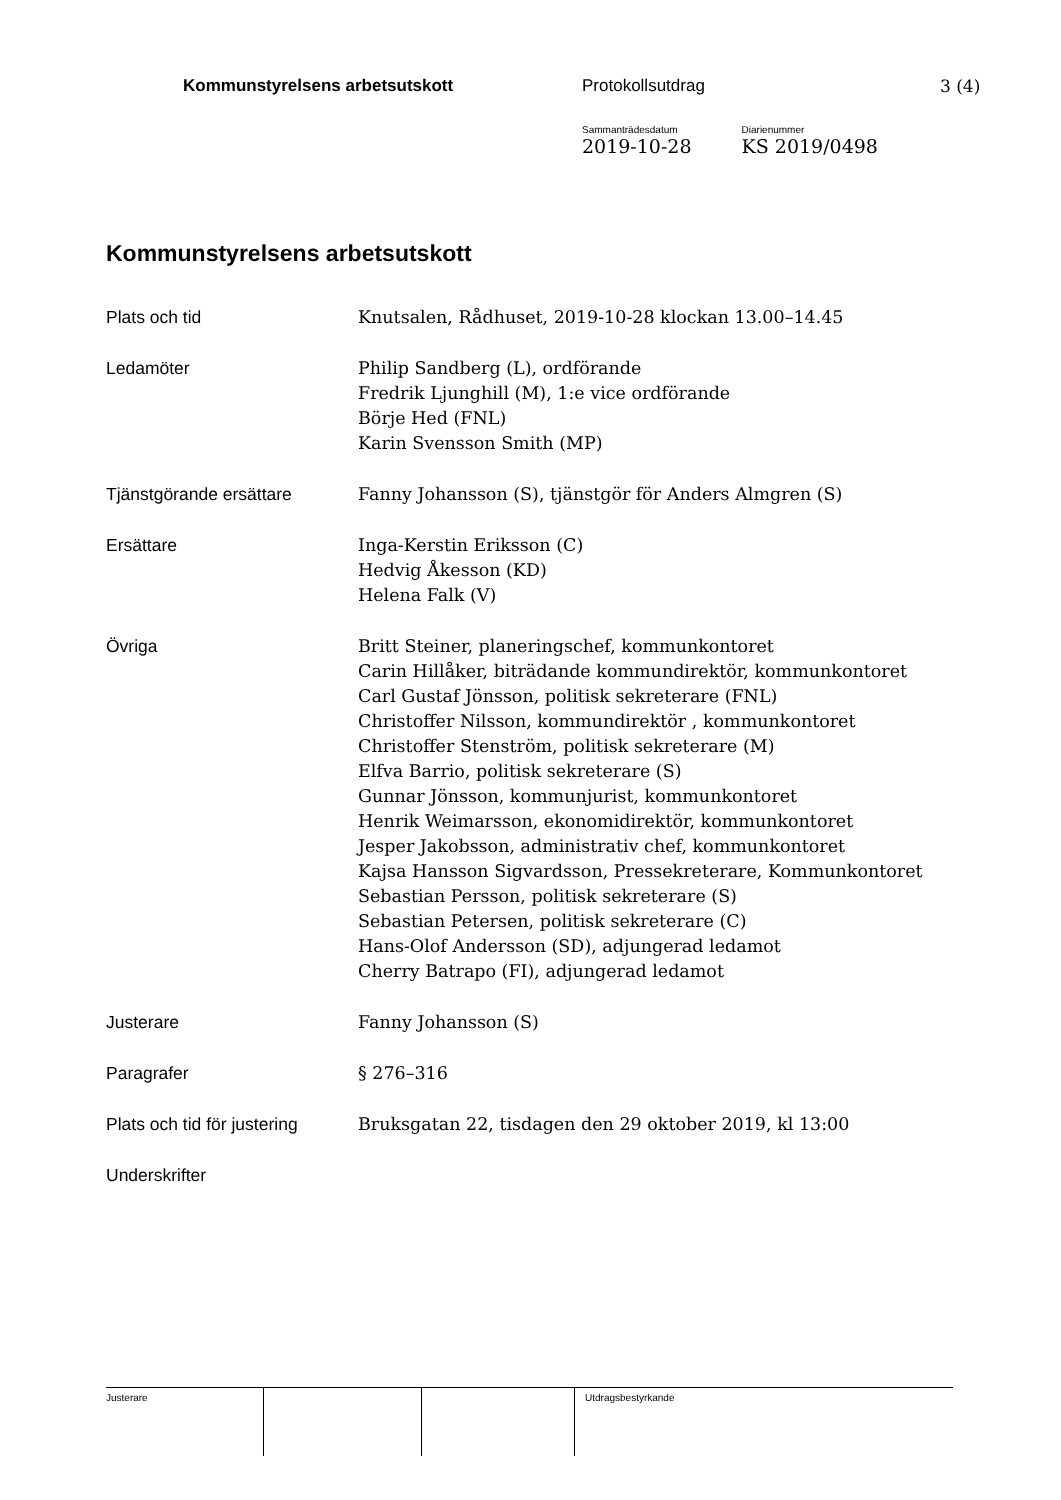Kommunstyrelsens arbetsutskott Protokollsutdrag 3 (4)
Sammanträdesdatum
2019-10-28
Diarienummer
KS 2019/0498
Kommunstyrelsens arbetsutskott
Plats och tid Knutsalen, Rådhuset, 2019-10-28 klockan 13.00–14.45
Ledamöter Philip Sandberg (L), ordförande
Fredrik Ljunghill (M), 1:e vice ordförande
Börje Hed (FNL)
Karin Svensson Smith (MP)
Tjänstgörande ersättare Fanny Johansson (S), tjänstgör för Anders Almgren (S)
Ersättare Inga-Kerstin Eriksson (C)
Hedvig Åkesson (KD)
Helena Falk (V)
Övriga Britt Steiner, planeringschef, kommunkontoret
Carin Hillåker, biträdande kommundirektör, kommunkontoret
Carl Gustaf Jönsson, politisk sekreterare (FNL)
Christoffer Nilsson, kommundirektör , kommunkontoret
Christoffer Stenström, politisk sekreterare (M)
Elfva Barrio, politisk sekreterare (S)
Gunnar Jönsson, kommunjurist, kommunkontoret
Henrik Weimarsson, ekonomidirektör, kommunkontoret
Jesper Jakobsson, administrativ chef, kommunkontoret
Kajsa Hansson Sigvardsson, Pressekreterare, Kommunkontoret
Sebastian Persson, politisk sekreterare (S)
Sebastian Petersen, politisk sekreterare (C)
Hans-Olof Andersson (SD), adjungerad ledamot
Cherry Batrapo (FI), adjungerad ledamot
Justerare Fanny Johansson (S)
Paragrafer § 276–316
Plats och tid för justering
Bruksgatan 22, tisdagen den 29 oktober 2019, kl 13:00
Underskrifter
Justerare Utdragsbestyrkande